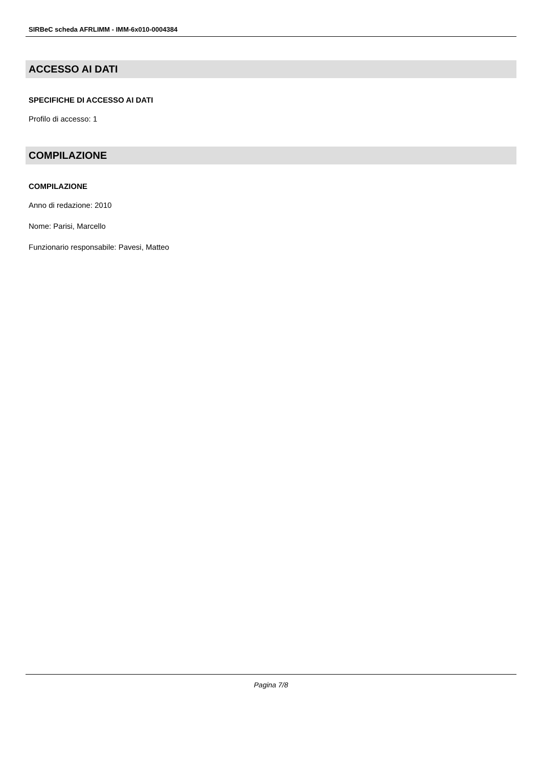SIRBeC scheda AFRLIMM - IMM-6x010-0004384
ACCESSO AI DATI
SPECIFICHE DI ACCESSO AI DATI
Profilo di accesso: 1
COMPILAZIONE
COMPILAZIONE
Anno di redazione: 2010
Nome: Parisi, Marcello
Funzionario responsabile: Pavesi, Matteo
Pagina 7/8